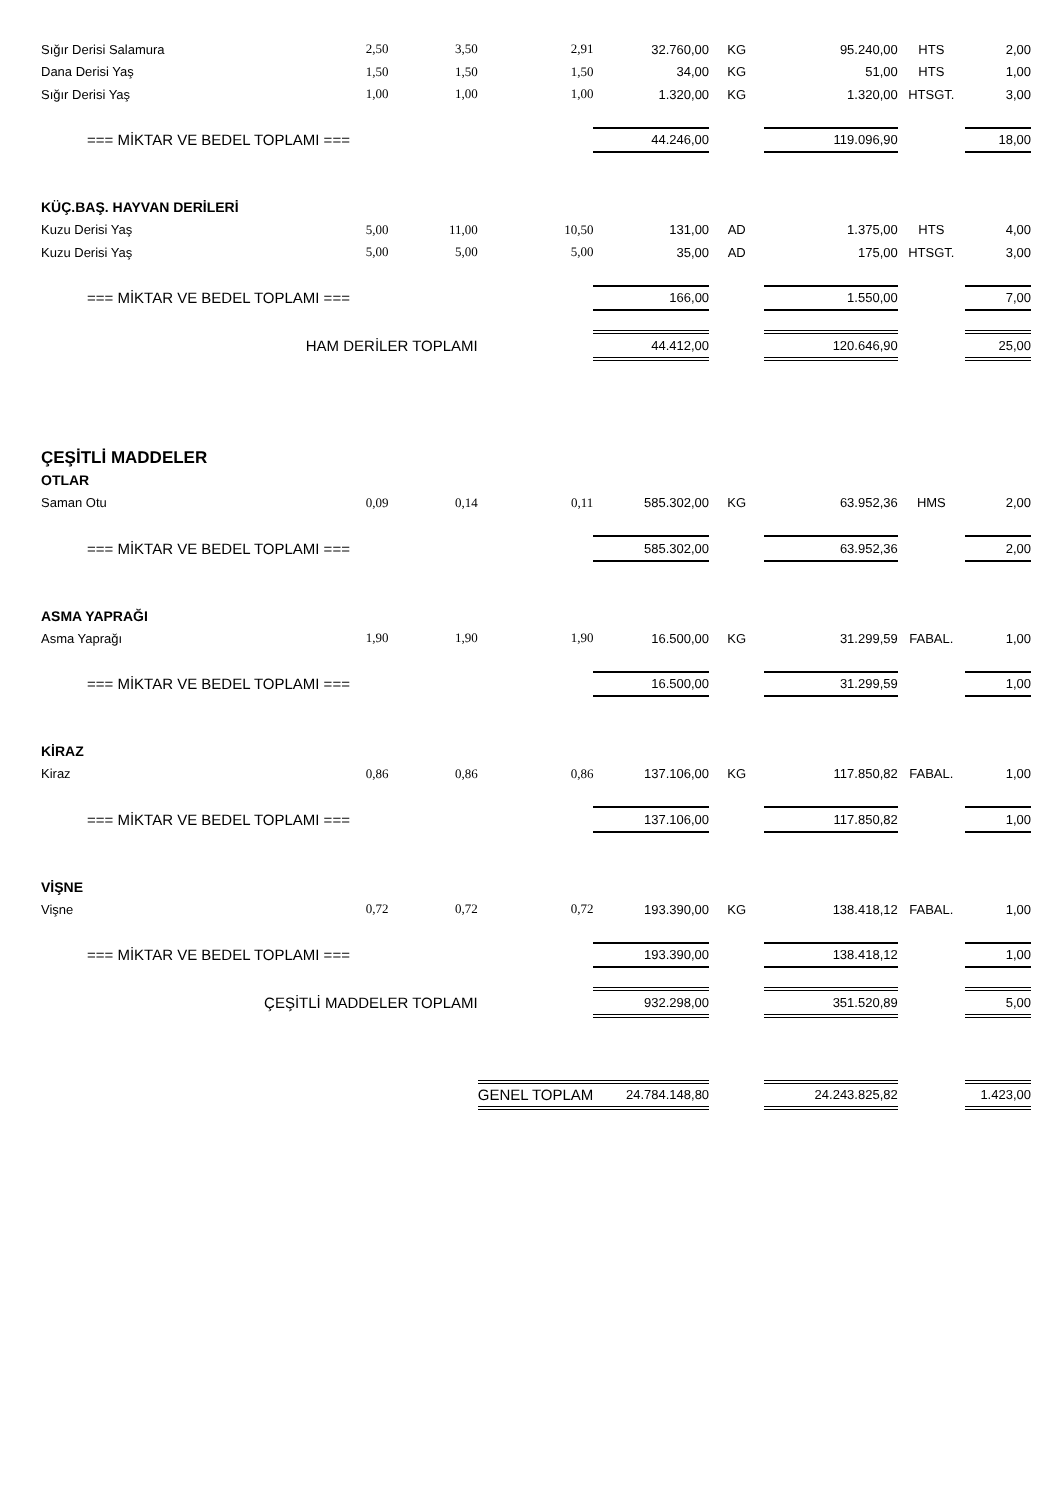| Sığır Derisi Salamura | 2,50 | 3,50 | 2,91 | 32.760,00 | KG | 95.240,00 | HTS | 2,00 |
| Dana Derisi Yaş | 1,50 | 1,50 | 1,50 | 34,00 | KG | 51,00 | HTS | 1,00 |
| Sığır Derisi Yaş | 1,00 | 1,00 | 1,00 | 1.320,00 | KG | 1.320,00 | HTSGT. | 3,00 |
| === MİKTAR VE BEDEL TOPLAMI === | | | | 44.246,00 | | 119.096,90 | | 18,00 |
| KÜÇ.BAŞ. HAYVAN DERİLERİ | | | | | | | | |
| Kuzu Derisi Yaş | 5,00 | 11,00 | 10,50 | 131,00 | AD | 1.375,00 | HTS | 4,00 |
| Kuzu Derisi Yaş | 5,00 | 5,00 | 5,00 | 35,00 | AD | 175,00 | HTSGT. | 3,00 |
| === MİKTAR VE BEDEL TOPLAMI === | | | | 166,00 | | 1.550,00 | | 7,00 |
| HAM DERİLER TOPLAMI | | | | 44.412,00 | | 120.646,90 | | 25,00 |
| ÇEŞİTLİ MADDELER | | | | | | | | |
| OTLAR | | | | | | | | |
| Saman Otu | 0,09 | 0,14 | 0,11 | 585.302,00 | KG | 63.952,36 | HMS | 2,00 |
| === MİKTAR VE BEDEL TOPLAMI === | | | | 585.302,00 | | 63.952,36 | | 2,00 |
| ASMA YAPRAĞI | | | | | | | | |
| Asma Yaprağı | 1,90 | 1,90 | 1,90 | 16.500,00 | KG | 31.299,59 | FABAL. | 1,00 |
| === MİKTAR VE BEDEL TOPLAMI === | | | | 16.500,00 | | 31.299,59 | | 1,00 |
| KİRAZ | | | | | | | | |
| Kiraz | 0,86 | 0,86 | 0,86 | 137.106,00 | KG | 117.850,82 | FABAL. | 1,00 |
| === MİKTAR VE BEDEL TOPLAMI === | | | | 137.106,00 | | 117.850,82 | | 1,00 |
| VİŞNE | | | | | | | | |
| Vişne | 0,72 | 0,72 | 0,72 | 193.390,00 | KG | 138.418,12 | FABAL. | 1,00 |
| === MİKTAR VE BEDEL TOPLAMI === | | | | 193.390,00 | | 138.418,12 | | 1,00 |
| ÇEŞİTLİ MADDELER TOPLAMI | | | | 932.298,00 | | 351.520,89 | | 5,00 |
| | | | GENEL TOPLAM | 24.784.148,80 | | 24.243.825,82 | | 1.423,00 |